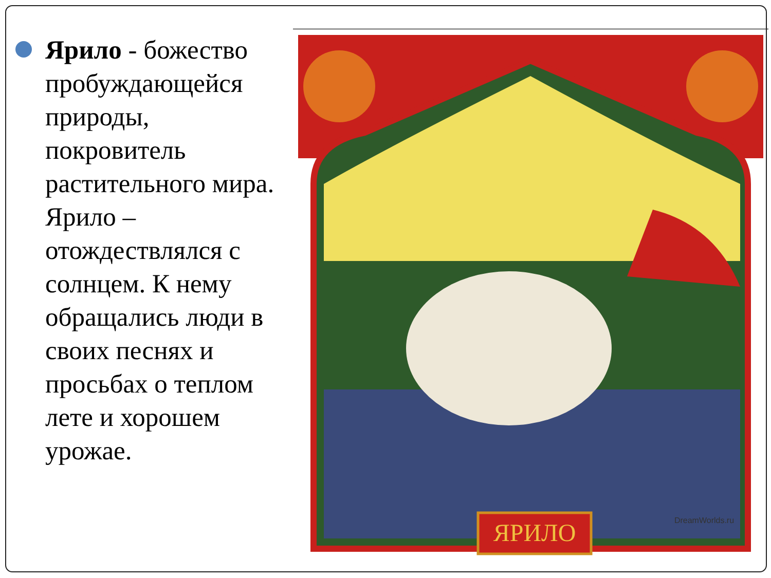Ярило - божество пробуждающейся природы, покровитель растительного мира. Ярило – отождествлялся с солнцем. К нему обращались люди в своих песнях и просьбах о теплом лете и хорошем урожае.
ЯРИЛО
DreamWorlds.ru